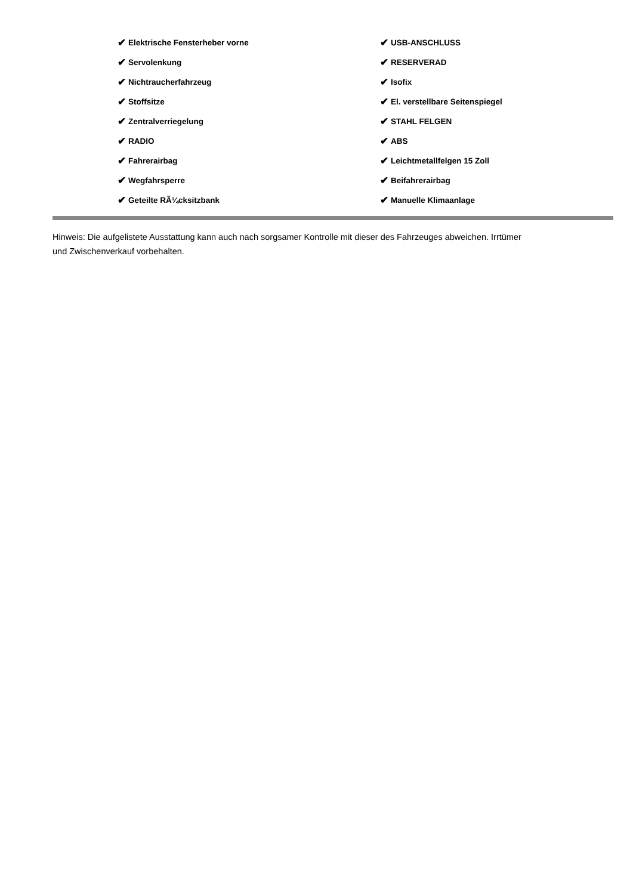✔ Elektrische Fensterheber vorne
✔ Servolenkung
✔ Nichtraucherfahrzeug
✔ Stoffsitze
✔ Zentralverriegelung
✔ RADIO
✔ Fahrerairbag
✔ Wegfahrsperre
✔ Geteilte RÃ¼cksitzbank
✔ USB-ANSCHLUSS
✔ RESERVERAD
✔ Isofix
✔ El. verstellbare Seitenspiegel
✔ STAHL FELGEN
✔ ABS
✔ Leichtmetallfelgen 15 Zoll
✔ Beifahrerairbag
✔ Manuelle Klimaanlage
Hinweis: Die aufgelistete Ausstattung kann auch nach sorgsamer Kontrolle mit dieser des Fahrzeuges abweichen. Irrtümer und Zwischenverkauf vorbehalten.